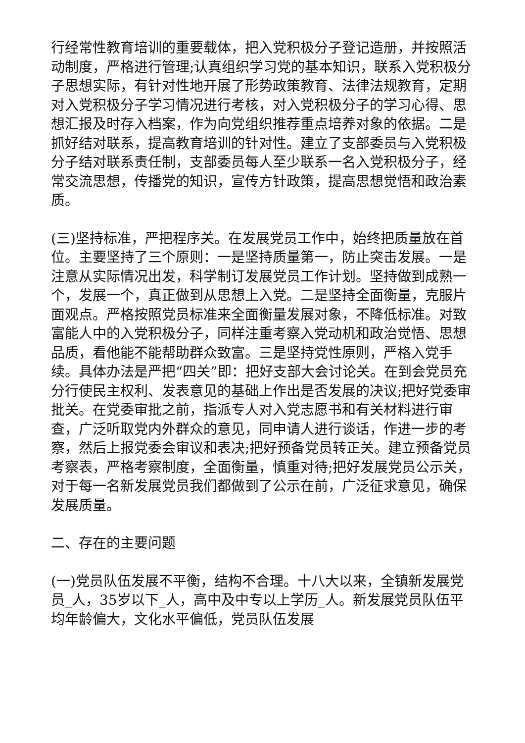行经常性教育培训的重要载体，把入党积极分子登记造册，并按照活动制度，严格进行管理;认真组织学习党的基本知识，联系入党积极分子思想实际，有针对性地开展了形势政策教育、法律法规教育，定期对入党积极分子学习情况进行考核，对入党积极分子的学习心得、思想汇报及时存入档案，作为向党组织推荐重点培养对象的依据。二是抓好结对联系，提高教育培训的针对性。建立了支部委员与入党积极分子结对联系责任制，支部委员每人至少联系一名入党积极分子，经常交流思想，传播党的知识，宣传方针政策，提高思想觉悟和政治素质。
(三)坚持标准，严把程序关。在发展党员工作中，始终把质量放在首位。主要坚持了三个原则：一是坚持质量第一，防止突击发展。一是注意从实际情况出发，科学制订发展党员工作计划。坚持做到成熟一个，发展一个，真正做到从思想上入党。二是坚持全面衡量，克服片面观点。严格按照党员标准来全面衡量发展对象，不降低标准。对致富能人中的入党积极分子，同样注重考察入党动机和政治觉悟、思想品质，看他能不能帮助群众致富。三是坚持党性原则，严格入党手续。具体办法是严把“四关”即：把好支部大会讨论关。在到会党员充分行使民主权利、发表意见的基础上作出是否发展的决议;把好党委审批关。在党委审批之前，指派专人对入党志愿书和有关材料进行审查，广泛听取党内外群众的意见，同申请人进行谈话，作进一步的考察，然后上报党委会审议和表决;把好预备党员转正关。建立预备党员考察表，严格考察制度，全面衡量，慎重对待;把好发展党员公示关，对于每一名新发展党员我们都做到了公示在前，广泛征求意见，确保发展质量。
二、存在的主要问题
(一)党员队伍发展不平衡，结构不合理。十八大以来，全镇新发展党员_人，35岁以下_人，高中及中专以上学历_人。新发展党员队伍平均年龄偏大，文化水平偏低，党员队伍发展